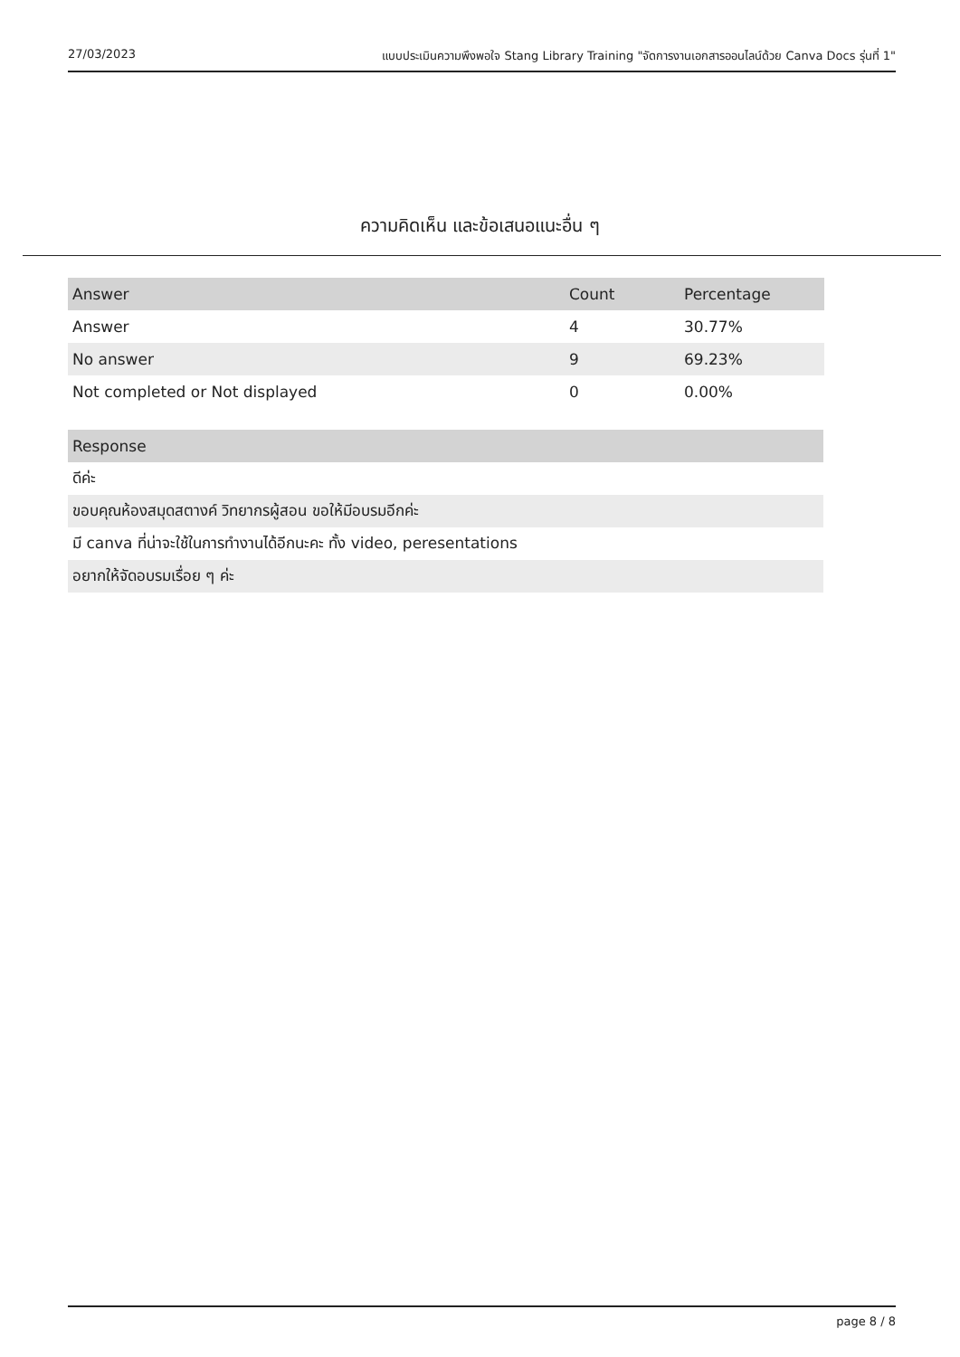27/03/2023 แบบประเมินความพึงพอใจ Stang Library Training "จัดการงานเอกสารออนไลน์ด้วย Canva Docs รุ่นที่ 1"
ความคิดเห็น และข้อเสนอแนะอื่น ๆ
| Answer | Count | Percentage |
| --- | --- | --- |
| Answer | 4 | 30.77% |
| No answer | 9 | 69.23% |
| Not completed or Not displayed | 0 | 0.00% |
| Response |
| --- |
| ดีค่ะ |
| ขอบคุณห้องสมุดสตางค์ วิทยากรผู้สอน ขอให้มีอบรมอีกค่ะ |
| มี canva ที่น่าจะใช้ในการทำงานได้อีกนะคะ ทั้ง video, peresentations |
| อยากให้จัดอบรมเรื่อย ๆ ค่ะ |
page 8 / 8